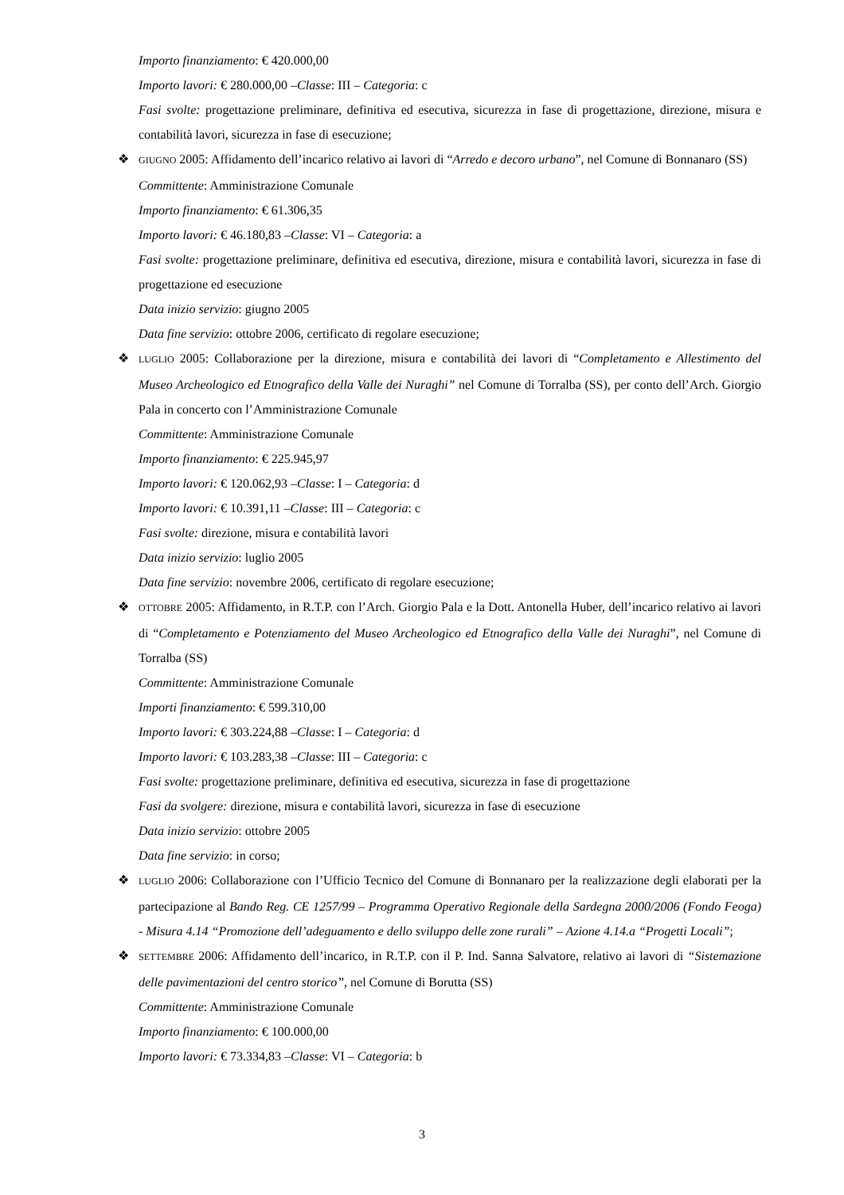Importo finanziamento: € 420.000,00
Importo lavori: € 280.000,00 –Classe: III – Categoria: c
Fasi svolte: progettazione preliminare, definitiva ed esecutiva, sicurezza in fase di progettazione, direzione, misura e contabilità lavori, sicurezza in fase di esecuzione;
❖ GIUGNO 2005: Affidamento dell’incarico relativo ai lavori di “Arredo e decoro urbano”, nel Comune di Bonnanaro (SS)
Committente: Amministrazione Comunale
Importo finanziamento: € 61.306,35
Importo lavori: € 46.180,83 –Classe: VI – Categoria: a
Fasi svolte: progettazione preliminare, definitiva ed esecutiva, direzione, misura e contabilità lavori, sicurezza in fase di progettazione ed esecuzione
Data inizio servizio: giugno 2005
Data fine servizio: ottobre 2006, certificato di regolare esecuzione;
❖ LUGLIO 2005: Collaborazione per la direzione, misura e contabilità dei lavori di “Completamento e Allestimento del Museo Archeologico ed Etnografico della Valle dei Nuraghi” nel Comune di Torralba (SS), per conto dell’Arch. Giorgio Pala in concerto con l’Amministrazione Comunale
Committente: Amministrazione Comunale
Importo finanziamento: € 225.945,97
Importo lavori: € 120.062,93 –Classe: I – Categoria: d
Importo lavori: € 10.391,11 –Classe: III – Categoria: c
Fasi svolte: direzione, misura e contabilità lavori
Data inizio servizio: luglio 2005
Data fine servizio: novembre 2006, certificato di regolare esecuzione;
❖ OTTOBRE 2005: Affidamento, in R.T.P. con l’Arch. Giorgio Pala e la Dott. Antonella Huber, dell’incarico relativo ai lavori di “Completamento e Potenziamento del Museo Archeologico ed Etnografico della Valle dei Nuraghi”, nel Comune di Torralba (SS)
Committente: Amministrazione Comunale
Importi finanziamento: € 599.310,00
Importo lavori: € 303.224,88 –Classe: I – Categoria: d
Importo lavori: € 103.283,38 –Classe: III – Categoria: c
Fasi svolte: progettazione preliminare, definitiva ed esecutiva, sicurezza in fase di progettazione
Fasi da svolgere: direzione, misura e contabilità lavori, sicurezza in fase di esecuzione
Data inizio servizio: ottobre 2005
Data fine servizio: in corso;
❖ LUGLIO 2006: Collaborazione con l’Ufficio Tecnico del Comune di Bonnanaro per la realizzazione degli elaborati per la partecipazione al Bando Reg. CE 1257/99 – Programma Operativo Regionale della Sardegna 2000/2006 (Fondo Feoga) - Misura 4.14 “Promozione dell’adeguamento e dello sviluppo delle zone rurali” – Azione 4.14.a “Progetti Locali”;
❖ SETTEMBRE 2006: Affidamento dell’incarico, in R.T.P. con il P. Ind. Sanna Salvatore, relativo ai lavori di “Sistemazione delle pavimentazioni del centro storico”, nel Comune di Borutta (SS)
Committente: Amministrazione Comunale
Importo finanziamento: € 100.000,00
Importo lavori: € 73.334,83 –Classe: VI – Categoria: b
3